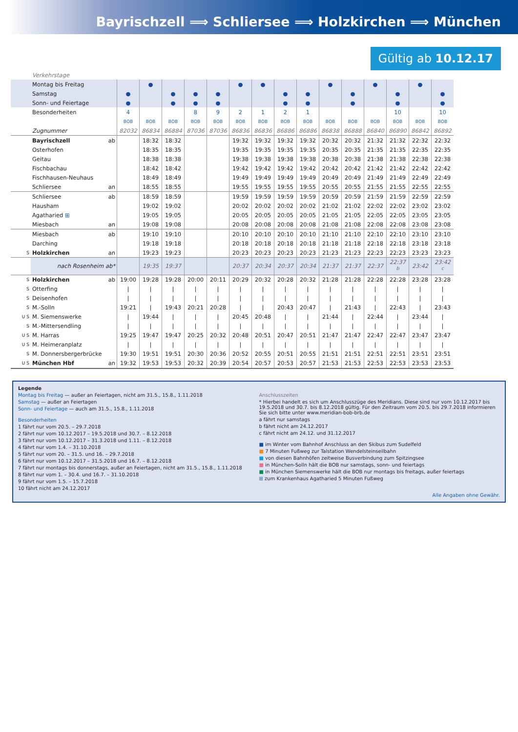Bayrischzell ⟹ Schliersee ⟹ Holzkirchen ⟹ München
Gültig ab 10.12.17
| | Verkehrstage | | | | | | | | | | | | | | | |
| | Montag bis Freitag | | ● | | | | ● | ● | | | ● | | ● | | ● | |
| | Samstag | ● | | ● | ● | ● | | | ● | ● | | ● | | ● | | ● |
| | Sonn- und Feiertage | ● | | ● | ● | ● | | | ● | ● | | ● | | ● | | ● |
| | Besonderheiten | 4 | | | 8 | 9 | 2 | 1 | 2 | 1 | | | | 10 | | 10 |
| | | BOB | BOB | BOB | BOB | BOB | BOB | BOB | BOB | BOB | BOB | BOB | BOB | BOB | BOB | BOB |
| | Zugnummer | 82032 | 86834 | 86884 | 87036 | 87036 | 86836 | 86836 | 86886 | 86886 | 86838 | 86888 | 86840 | 86890 | 86842 | 86892 |
| | Bayrischzell ab | | 18:32 | 18:32 | | | 19:32 | 19:32 | 19:32 | 19:32 | 20:32 | 20:32 | 21:32 | 21:32 | 22:32 | 22:32 |
| | Osterhofen | | 18:35 | 18:35 | | | 19:35 | 19:35 | 19:35 | 19:35 | 20:35 | 20:35 | 21:35 | 21:35 | 22:35 | 22:35 |
| | Geitau | | 18:38 | 18:38 | | | 19:38 | 19:38 | 19:38 | 19:38 | 20:38 | 20:38 | 21:38 | 21:38 | 22:38 | 22:38 |
| | Fischbachau | | 18:42 | 18:42 | | | 19:42 | 19:42 | 19:42 | 19:42 | 20:42 | 20:42 | 21:42 | 21:42 | 22:42 | 22:42 |
| | Fischhausen-Neuhaus | | 18:49 | 18:49 | | | 19:49 | 19:49 | 19:49 | 19:49 | 20:49 | 20:49 | 21:49 | 21:49 | 22:49 | 22:49 |
| | Schliersee an | | 18:55 | 18:55 | | | 19:55 | 19:55 | 19:55 | 19:55 | 20:55 | 20:55 | 21:55 | 21:55 | 22:55 | 22:55 |
| | Schliersee ab | | 18:59 | 18:59 | | | 19:59 | 19:59 | 19:59 | 19:59 | 20:59 | 20:59 | 21:59 | 21:59 | 22:59 | 22:59 |
| | Hausham | | 19:02 | 19:02 | | | 20:02 | 20:02 | 20:02 | 20:02 | 21:02 | 21:02 | 22:02 | 22:02 | 23:02 | 23:02 |
| | Agatharied ⊞ | | 19:05 | 19:05 | | | 20:05 | 20:05 | 20:05 | 20:05 | 21:05 | 21:05 | 22:05 | 22:05 | 23:05 | 23:05 |
| | Miesbach an | | 19:08 | 19:08 | | | 20:08 | 20:08 | 20:08 | 20:08 | 21:08 | 21:08 | 22:08 | 22:08 | 23:08 | 23:08 |
| | Miesbach ab | | 19:10 | 19:10 | | | 20:10 | 20:10 | 20:10 | 20:10 | 21:10 | 21:10 | 22:10 | 22:10 | 23:10 | 23:10 |
| | Darching | | 19:18 | 19:18 | | | 20:18 | 20:18 | 20:18 | 20:18 | 21:18 | 21:18 | 22:18 | 22:18 | 23:18 | 23:18 |
| S | Holzkirchen an | | 19:23 | 19:23 | | | 20:23 | 20:23 | 20:23 | 20:23 | 21:23 | 21:23 | 22:23 | 22:23 | 23:23 | 23:23 |
| | nach Rosenheim ab* | | 19:35 | 19:37 | | | 20:37 | 20:34 | 20:37 | 20:34 | 21:37 | 21:37 | 22:37 | 22:37 <sup>b</sup> | 23:42 | 23:42 <sup>c</sup> |
| S | Holzkirchen ab | 19:00 | 19:28 | 19:28 | 20:00 | 20:11 | 20:29 | 20:32 | 20:28 | 20:32 | 21:28 | 21:28 | 22:28 | 22:28 | 23:28 | 23:28 |
| S | Otterfing | / | / | / | / | / | / | / | / | / | / | / | / | / | / | / |
| S | Deisenhofen | / | / | / | / | / | / | / | / | / | / | / | / | / | / | / |
| S | M.-Solln | 19:21 | / | 19:43 | 20:21 | 20:28 | / | / | 20:43 | 20:47 | / | 21:43 | / | 22:43 | / | 23:43 |
| U S | M. Siemenswerke | / | 19:44 | / | / | / | 20:45 | 20:48 | / | / | 21:44 | / | 22:44 | / | 23:44 | / |
| S | M.-Mittersendling | / | / | / | / | / | / | / | / | / | / | / | / | / | / | / |
| U S | M. Harras | 19:25 | 19:47 | 19:47 | 20:25 | 20:32 | 20:48 | 20:51 | 20:47 | 20:51 | 21:47 | 21:47 | 22:47 | 22:47 | 23:47 | 23:47 |
| U S | M. Heimeranplatz | / | / | / | / | / | / | / | / | / | / | / | / | / | / | / |
| S | M. Donnersbergerbrücke | 19:30 | 19:51 | 19:51 | 20:30 | 20:36 | 20:52 | 20:55 | 20:51 | 20:55 | 21:51 | 21:51 | 22:51 | 22:51 | 23:51 | 23:51 |
| U S | München Hbf an | 19:32 | 19:53 | 19:53 | 20:32 | 20:39 | 20:54 | 20:57 | 20:53 | 20:57 | 21:53 | 21:53 | 22:53 | 22:53 | 23:53 | 23:53 |
Legende
Montag bis Freitag — außer an Feiertagen, nicht am 31.5., 15.8., 1.11.2018
Samstag — außer an Feiertagen
Sonn- und Feiertage — auch am 31.5., 15.8., 1.11.2018
Besonderheiten
1 fährt nur vom 20.5. – 29.7.2018
2 fährt nur vom 10.12.2017 – 19.5.2018 und 30.7. – 8.12.2018
3 fährt nur vom 10.12.2017 – 31.3.2018 und 1.11. – 8.12.2018
4 fährt nur vom 1.4. – 31.10.2018
5 fährt nur vom 20. – 31.5. und 16. – 29.7.2018
6 fährt nur vom 10.12.2017 – 31.5.2018 und 16.7. – 8.12.2018
7 fährt nur montags bis donnerstags, außer an Feiertagen, nicht am 31.5., 15.8., 1.11.2018
8 fährt nur vom 1. – 30.4. und 16.7. – 31.10.2018
9 fährt nur vom 1.5. – 15.7.2018
10 fährt nicht am 24.12.2017
Anschlusszeiten
* Hierbei handelt es sich um Anschlusszüge des Meridians. Diese sind nur vom 10.12.2017 bis 19.5.2018 und 30.7. bis 8.12.2018 gültig. Für den Zeitraum vom 20.5. bis 29.7.2018 informieren Sie sich bitte unter www.meridian-bob-brb.de
a fährt nur samstags
b fährt nicht am 24.12.2017
c fährt nicht am 24.12. und 31.12.2017
■ im Winter vom Bahnhof Anschluss an den Skibus zum Sudelfeld
■ 7 Minuten Fußweg zur Talstation Wendelsteinseilbahn
■ von diesen Bahnhöfen zeitweise Busverbindung zum Spitzingsee
■ in München-Solln hält die BOB nur samstags, sonn- und feiertags
■ in München Siemenswerke hält die BOB nur montags bis freitags, außer feiertags
⊞ zum Krankenhaus Agatharied 5 Minuten Fußweg
Alle Angaben ohne Gewähr.